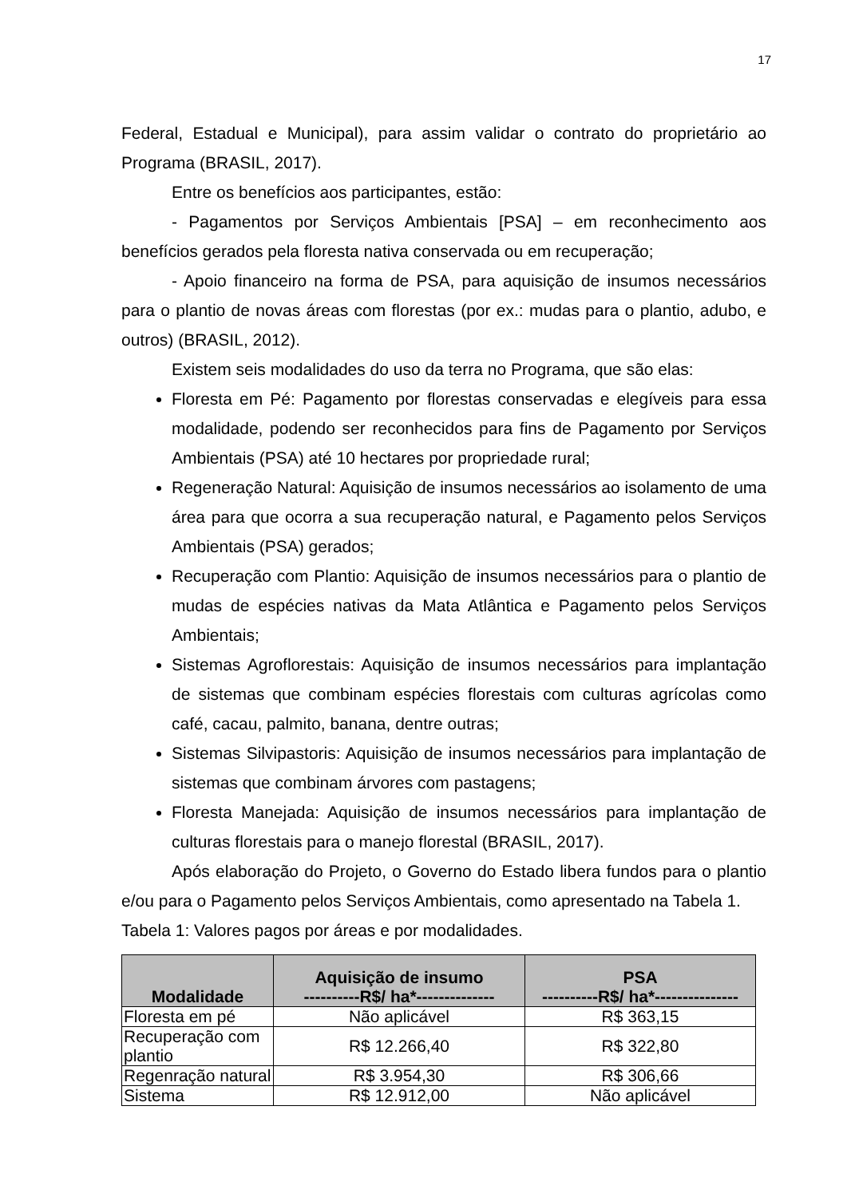17
Federal, Estadual e Municipal), para assim validar o contrato do proprietário ao Programa (BRASIL, 2017).
Entre os benefícios aos participantes, estão:
- Pagamentos por Serviços Ambientais [PSA] – em reconhecimento aos benefícios gerados pela floresta nativa conservada ou em recuperação;
- Apoio financeiro na forma de PSA, para aquisição de insumos necessários para o plantio de novas áreas com florestas (por ex.: mudas para o plantio, adubo, e outros) (BRASIL, 2012).
Existem seis modalidades do uso da terra no Programa, que são elas:
Floresta em Pé: Pagamento por florestas conservadas e elegíveis para essa modalidade, podendo ser reconhecidos para fins de Pagamento por Serviços Ambientais (PSA) até 10 hectares por propriedade rural;
Regeneração Natural: Aquisição de insumos necessários ao isolamento de uma área para que ocorra a sua recuperação natural, e Pagamento pelos Serviços Ambientais (PSA) gerados;
Recuperação com Plantio: Aquisição de insumos necessários para o plantio de mudas de espécies nativas da Mata Atlântica e Pagamento pelos Serviços Ambientais;
Sistemas Agroflorestais: Aquisição de insumos necessários para implantação de sistemas que combinam espécies florestais com culturas agrícolas como café, cacau, palmito, banana, dentre outras;
Sistemas Silvipastoris: Aquisição de insumos necessários para implantação de sistemas que combinam árvores com pastagens;
Floresta Manejada: Aquisição de insumos necessários para implantação de culturas florestais para o manejo florestal (BRASIL, 2017).
Após elaboração do Projeto, o Governo do Estado libera fundos para o plantio e/ou para o Pagamento pelos Serviços Ambientais, como apresentado na Tabela 1.
Tabela 1: Valores pagos por áreas e por modalidades.
| Modalidade | Aquisição de insumo ----------R$/ ha*-------------- | PSA ----------R$/ ha*--------------- |
| --- | --- | --- |
| Floresta em pé | Não aplicável | R$ 363,15 |
| Recuperação com plantio | R$ 12.266,40 | R$ 322,80 |
| Regenração natural | R$ 3.954,30 | R$ 306,66 |
| Sistema | R$ 12.912,00 | Não aplicável |